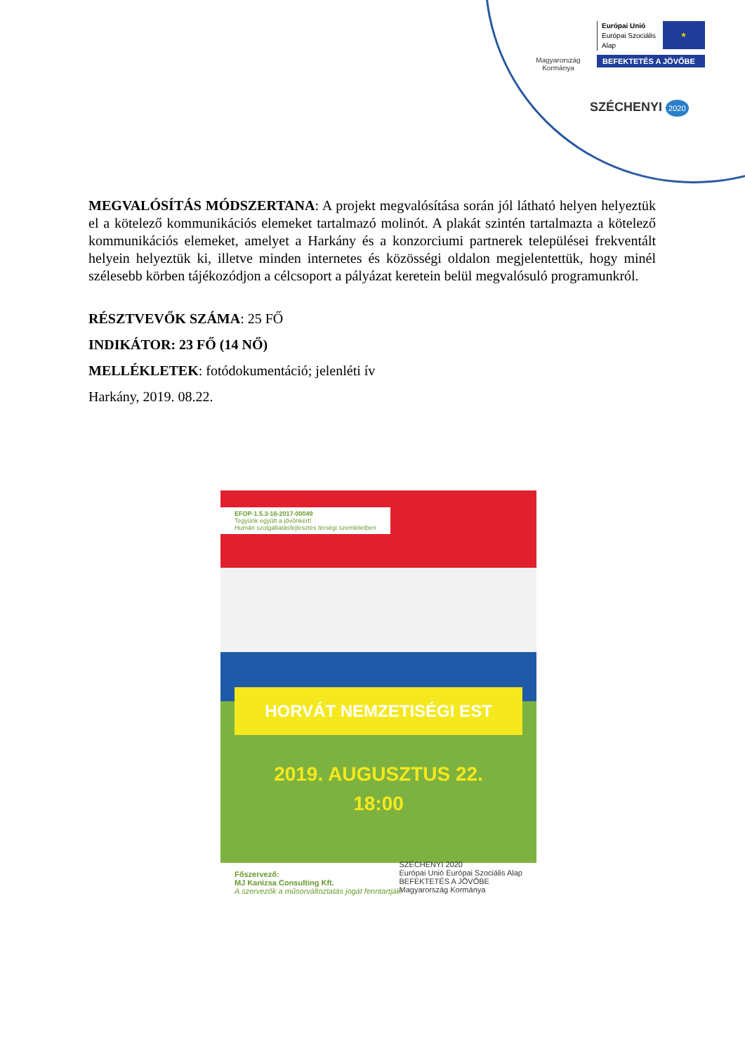Magyarország Kormánya
Európai Unió
Európai Szociális
Alap
★
BEFEKTETÉS A JÖVŐBE
SZÉCHENYI 2020
MEGVALÓSÍTÁS MÓDSZERTANA: A projekt megvalósítása során jól látható helyen helyeztük el a kötelező kommunikációs elemeket tartalmazó molinót. A plakát szintén tartalmazta a kötelező kommunikációs elemeket, amelyet a Harkány és a konzorciumi partnerek települései frekventált helyein helyeztük ki, illetve minden internetes és közösségi oldalon megjelentettük, hogy minél szélesebb körben tájékozódjon a célcsoport a pályázat keretein belül megvalósuló programunkról.
RÉSZTVEVŐK SZÁMA: 25 FŐ
INDIKÁTOR: 23 FŐ (14 NŐ)
MELLÉKLETEK: fotódokumentáció; jelenléti ív
Harkány, 2019. 08.22.
EFOP-1.5.3-16-2017-00049
Tegyünk együtt a jövőnkért!
Humán szolgáltatásfejlesztés térségi szemléletben
HORVÁT NEMZETISÉGI EST
2019. AUGUSZTUS 22.
18:00
Főszervező:
MJ Kanizsa Consulting Kft.
A szervezők a műsorváltoztatás jogát fenntartják! SZÉCHENYI 2020
Európai Unió Európai Szociális Alap
BEFEKTETÉS A JÖVŐBE
Magyarország Kormánya